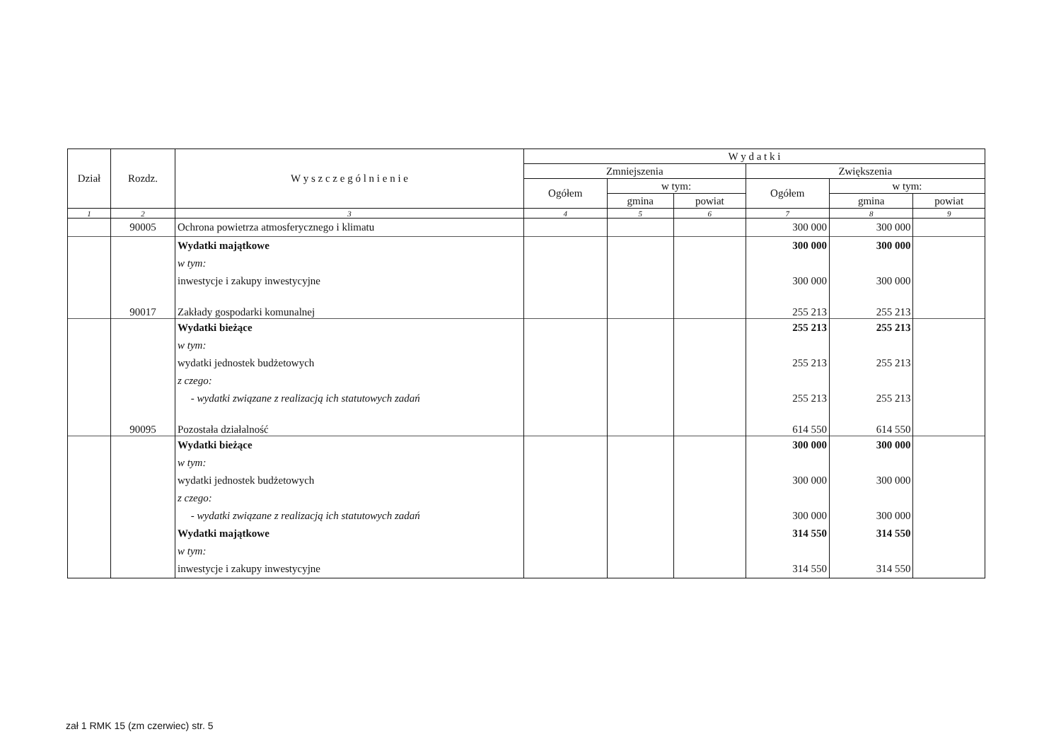| Dział | Rozdz. | W y s z c z e g ó l n i e n i e | W y d a t k i | | | | | |
| --- | --- | --- | --- | --- | --- | --- | --- | --- |
| | | | Zmniejszenia | | | Zwiększenia | | |
| | | | Ogółem | w tym: | | Ogółem | w tym: | |
| | | | | gmina | powiat | | gmina | powiat |
| 1 | 2 | 3 | 4 | 5 | 6 | 7 | 8 | 9 |
| | 90005 | Ochrona powietrza atmosferycznego i klimatu | | | | 300 000 | 300 000 | |
| | | Wydatki majątkowe | | | | 300 000 | 300 000 | |
| | | w tym: | | | | | | |
| | | inwestycje i zakupy inwestycyjne | | | | 300 000 | 300 000 | |
| | 90017 | Zakłady gospodarki komunalnej | | | | 255 213 | 255 213 | |
| | | Wydatki bieżące | | | | 255 213 | 255 213 | |
| | | w tym: | | | | | | |
| | | wydatki jednostek budżetowych | | | | 255 213 | 255 213 | |
| | | z czego: | | | | | | |
| | | - wydatki związane z realizacją ich statutowych zadań | | | | 255 213 | 255 213 | |
| | 90095 | Pozostała działalność | | | | 614 550 | 614 550 | |
| | | Wydatki bieżące | | | | 300 000 | 300 000 | |
| | | w tym: | | | | | | |
| | | wydatki jednostek budżetowych | | | | 300 000 | 300 000 | |
| | | z czego: | | | | | | |
| | | - wydatki związane z realizacją ich statutowych zadań | | | | 300 000 | 300 000 | |
| | | Wydatki majątkowe | | | | 314 550 | 314 550 | |
| | | w tym: | | | | | | |
| | | inwestycje i zakupy inwestycyjne | | | | 314 550 | 314 550 | |
zał 1 RMK 15 (zm czerwiec) str. 5